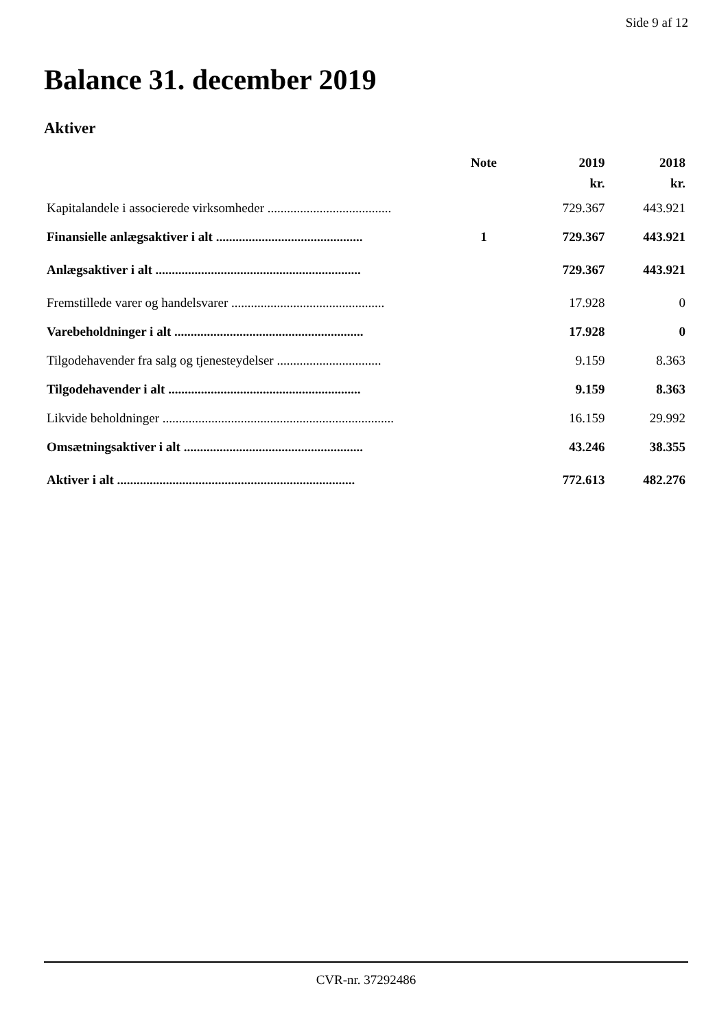Side 9 af 12
Balance 31. december 2019
Aktiver
| | Note | 2019 | 2018 |
| --- | --- | --- | --- |
| | | kr. | kr. |
| Kapitalandele i associerede virksomheder ...................................... | | 729.367 | 443.921 |
| Finansielle anlægsaktiver i alt ............................................. | 1 | 729.367 | 443.921 |
| Anlægsaktiver i alt ............................................................... | | 729.367 | 443.921 |
| Fremstillede varer og handelsvarer ............................................... | | 17.928 | 0 |
| Varebeholdninger i alt .......................................................... | | 17.928 | 0 |
| Tilgodehavender fra salg og tjenesteydelser ................................ | | 9.159 | 8.363 |
| Tilgodehavender i alt ........................................................... | | 9.159 | 8.363 |
| Likvide beholdninger ....................................................................... | | 16.159 | 29.992 |
| Omsætningsaktiver i alt ....................................................... | | 43.246 | 38.355 |
| Aktiver i alt ......................................................................... | | 772.613 | 482.276 |
CVR-nr. 37292486